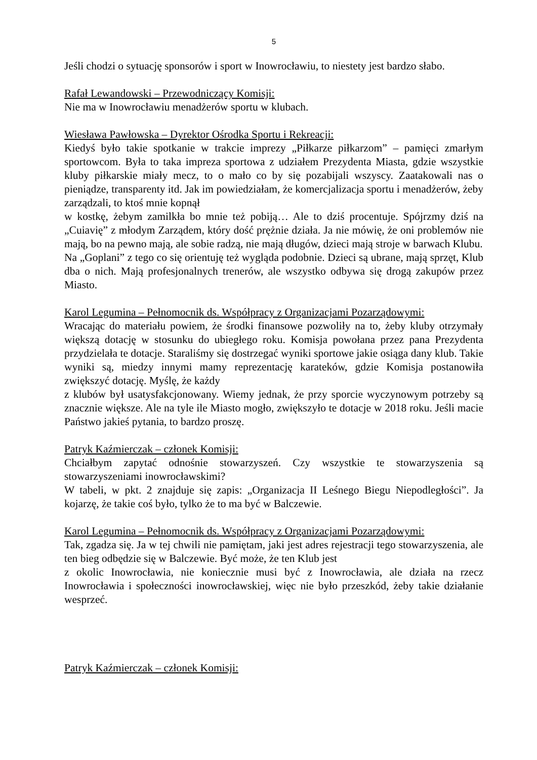5
Jeśli chodzi o sytuację sponsorów i sport w Inowrocławiu, to niestety jest bardzo słabo.
Rafał Lewandowski – Przewodniczący Komisji:
Nie ma w Inowrocławiu menadżerów sportu w klubach.
Wiesława Pawłowska – Dyrektor Ośrodka Sportu i Rekreacji:
Kiedyś było takie spotkanie w trakcie imprezy „Piłkarze piłkarzom” – pamięci zmarłym sportowcom. Była to taka impreza sportowa z udziałem Prezydenta Miasta, gdzie wszystkie kluby piłkarskie miały mecz, to o mało co by się pozabijali wszyscy. Zaatakowali nas o pieniądze, transparenty itd. Jak im powiedziałam, że komercjalizacja sportu i menadżerów, żeby zarządzali, to ktoś mnie kopnął
w kostkę, żebym zamilkła bo mnie też pobiją… Ale to dziś procentuje. Spójrzmy dziś na „Cuiavię” z młodym Zarządem, który dość prężnie działa. Ja nie mówię, że oni problemów nie mają, bo na pewno mają, ale sobie radzą, nie mają długów, dzieci mają stroje w barwach Klubu.
Na „Goplani” z tego co się orientuję też wygląda podobnie. Dzieci są ubrane, mają sprzęt, Klub dba o nich. Mają profesjonalnych trenerów, ale wszystko odbywa się drogą zakupów przez Miasto.
Karol Legumina – Pełnomocnik ds. Współpracy z Organizacjami Pozarządowymi:
Wracając do materiału powiem, że środki finansowe pozwoliły na to, żeby kluby otrzymały większą dotację w stosunku do ubiegłego roku. Komisja powołana przez pana Prezydenta przydzielała te dotacje. Staraliśmy się dostrzegać wyniki sportowe jakie osiąga dany klub. Takie wyniki są, miedzy innymi mamy reprezentację karateków, gdzie Komisja postanowiła zwiększyć dotację. Myślę, że każdy
z klubów był usatysfakcjonowany. Wiemy jednak, że przy sporcie wyczynowym potrzeby są znacznie większe. Ale na tyle ile Miasto mogło, zwiększyło te dotacje w 2018 roku. Jeśli macie Państwo jakieś pytania, to bardzo proszę.
Patryk Kaźmierczak – członek Komisji:
Chciałbym zapytać odnośnie stowarzyszeń. Czy wszystkie te stowarzyszenia są stowarzyszeniami inowrocławskimi?
W tabeli, w pkt. 2 znajduje się zapis: „Organizacja II Leśnego Biegu Niepodległości”. Ja kojarzę, że takie coś było, tylko że to ma być w Balczewie.
Karol Legumina – Pełnomocnik ds. Współpracy z Organizacjami Pozarządowymi:
Tak, zgadza się. Ja w tej chwili nie pamiętam, jaki jest adres rejestracji tego stowarzyszenia, ale ten bieg odbędzie się w Balczewie. Być może, że ten Klub jest
z okolic Inowrocławia, nie koniecznie musi być z Inowrocławia, ale działa na rzecz Inowrocławia i społeczności inowrocławskiej, więc nie było przeszkód, żeby takie działanie wesprzeć.
Patryk Kaźmierczak – członek Komisji: